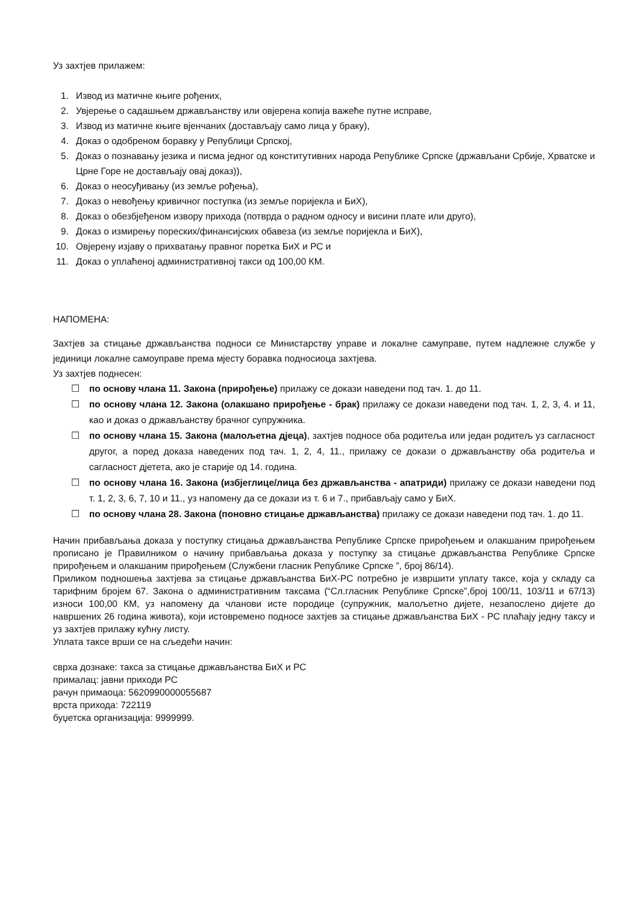Уз захтјев прилажем:
1. Извод из матичне књиге рођених,
2. Увјерење о садашњем држављанству или овјерена копија важеће путне исправе,
3. Извод из матичне књиге вјенчаних (достављају само лица у браку),
4. Доказ о одобреном боравку у Републици Српској,
5. Доказ о познавању језика и писма једног од конститутивних народа Републике Српске (држављани Србије, Хрватске и Црне Горе не достављају овај доказ)),
6. Доказ о неосуђивању (из земље рођења),
7. Доказ о невођењу кривичног поступка (из земље поријекла и БиХ),
8. Доказ о обезбјеђеном извору прихода (потврда о радном односу и висини плате или друго),
9. Доказ о измирењу пореских/финансијских обавеза (из земље поријекла и БиХ),
10. Овјерену изјаву о прихватању правног поретка БиХ и РС и
11. Доказ о уплаћеној административној такси од 100,00 КМ.
НАПОМЕНА:
Захтјев за стицање држављанства подноси се Министарству управе и локалне самуправе, путем надлежне службе у јединици локалне самоуправе према мјесту боравка подносиоца захтјева.
Уз захтјев поднесен:
☐ по основу члана 11. Закона (прирођење) прилажу се докази наведени под тач. 1. до 11.
☐ по основу члана 12. Закона (олакшано прирођење - брак) прилажу се докази наведени под тач. 1, 2, 3, 4. и 11, као и доказ о држављанству брачног супружника.
☐ по основу члана 15. Закона (малољетна дјеца), захтјев подносе оба родитеља или један родитељ уз сагласност другог, а поред доказа наведених под тач. 1, 2, 4, 11., прилажу се докази о држављанству оба родитеља и сагласност дјетета, ако је старије од 14. година.
☐ по основу члана 16. Закона (избјеглице/лица без држављанства - апатриди) прилажу се докази наведени под т. 1, 2, 3, 6, 7, 10 и 11., уз напомену да се докази из т. 6 и 7., прибављају само у БиХ.
☐ по основу члана 28. Закона (поновно стицање држављанства) прилажу се докази наведени под тач. 1. до 11.
Начин прибављања доказа у поступку стицања држављанства Републике Српске прирођењем и олакшаним прирођењем прописано је Правилником о начину прибављања доказа у поступку за стицање држављанства Републике Српске прирођењем и олакшаним прирођењем (Службени гласник Републике Српске ”, број 86/14).
Приликом подношења захтјева за стицање држављанства БиХ-РС потребно је извршити уплату таксе, која у складу са тарифним бројем 67. Закона о административним таксама (“Сл.гласник Републике Српске”,број 100/11, 103/11 и 67/13) износи 100,00 КМ, уз напомену да чланови исте породице (супружник, малољетно дијете, незапослено дијете до навршених 26 година живота), који истовремено подносе захтјев за стицање држављанства БиХ - РС плаћају једну таксу и уз захтјев прилажу кућну листу.
Уплата таксе врши се на сљедећи начин:
сврха дознаке: такса за стицање држављанства БиХ и РС
прималац: јавни приходи РС
рачун примаоца: 5620990000055687
врста прихода: 722119
буџетска организација: 9999999.